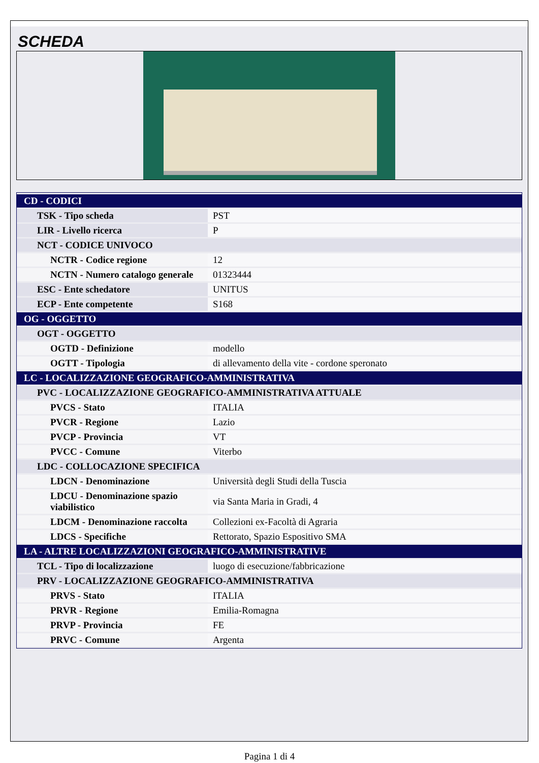SCHEDA
| CD - CODICI | |
| TSK - Tipo scheda | PST |
| LIR - Livello ricerca | P |
| NCT - CODICE UNIVOCO | |
| NCTR - Codice regione | 12 |
| NCTN - Numero catalogo generale | 01323444 |
| ESC - Ente schedatore | UNITUS |
| ECP - Ente competente | S168 |
| OG - OGGETTO | |
| OGT - OGGETTO | |
| OGTD - Definizione | modello |
| OGTT - Tipologia | di allevamento della vite - cordone speronato |
| LC - LOCALIZZAZIONE GEOGRAFICO-AMMINISTRATIVA | |
| PVC - LOCALIZZAZIONE GEOGRAFICO-AMMINISTRATIVA ATTUALE | |
| PVCS - Stato | ITALIA |
| PVCR - Regione | Lazio |
| PVCP - Provincia | VT |
| PVCC - Comune | Viterbo |
| LDC - COLLOCAZIONE SPECIFICA | |
| LDCN - Denominazione | Università degli Studi della Tuscia |
| LDCU - Denominazione spazio viabilistico | via Santa Maria in Gradi, 4 |
| LDCM - Denominazione raccolta | Collezioni ex-Facoltà di Agraria |
| LDCS - Specifiche | Rettorato, Spazio Espositivo SMA |
| LA - ALTRE LOCALIZZAZIONI GEOGRAFICO-AMMINISTRATIVE | |
| TCL - Tipo di localizzazione | luogo di esecuzione/fabbricazione |
| PRV - LOCALIZZAZIONE GEOGRAFICO-AMMINISTRATIVA | |
| PRVS - Stato | ITALIA |
| PRVR - Regione | Emilia-Romagna |
| PRVP - Provincia | FE |
| PRVC - Comune | Argenta |
Pagina 1 di 4